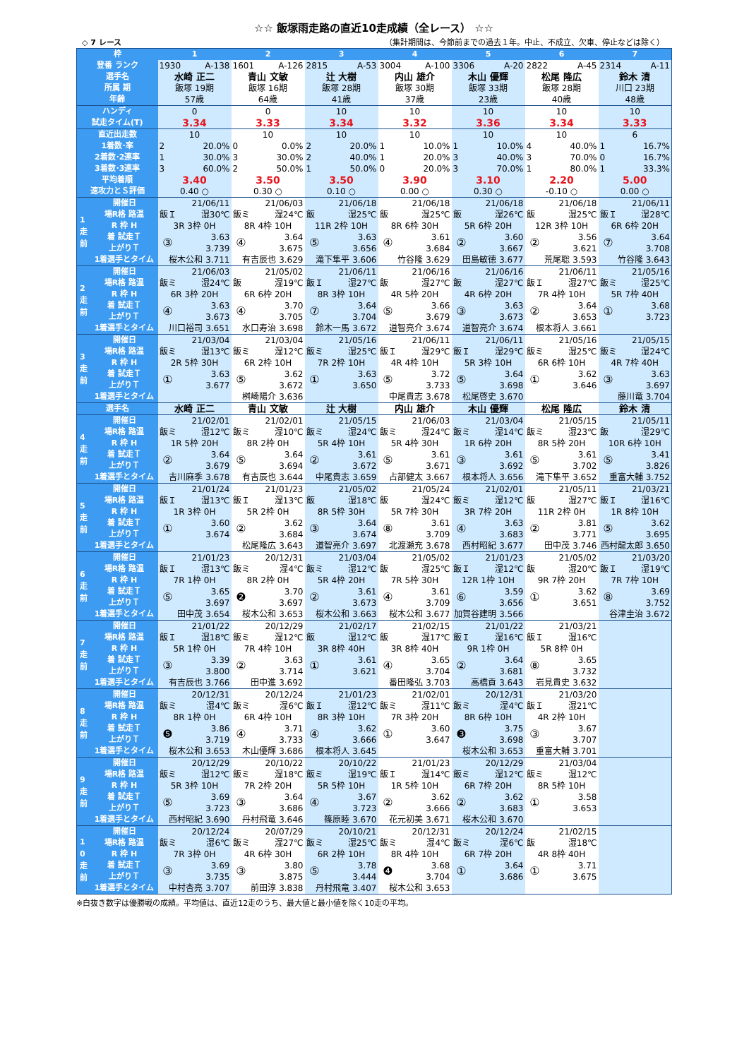☆☆ 飯塚雨走路の直近10走成績（全レース） ☆☆
◇ 7 レース （集計期間は、今節前までの過去１年。中止、不成立、欠車、停止などは除く）
| 枠 | | 1 | | 2 | | 3 | | 4 | | 5 | | 6 | | 7 | |
| --- | --- | --- | --- | --- | --- | --- | --- | --- | --- | --- | --- | --- | --- | --- | --- |
| 登番 ランク | | 1930 A-138 | | 1601 A-126 | | 2815 A-53 | | 3004 A-100 | | 3306 A-20 | | 2822 A-45 | | 2314 A-11 | |
| 選手名 | | 水崎 正二 | | 青山 文敏 | | 辻 大樹 | | 内山 雄介 | | 木山 優輝 | | 松尾 隆広 | | 鈴木 清 | |
| 所属 期 | | 飯塚 19期 | | 飯塚 16期 | | 飯塚 28期 | | 飯塚 30期 | | 飯塚 33期 | | 飯塚 28期 | | 川口 23期 | |
| 年齢 | | 57歳 | | 64歳 | | 41歳 | | 37歳 | | 23歳 | | 40歳 | | 48歳 | |
| ハンディ | | 0 | | 0 | | 10 | | 10 | | 10 | | 10 | | 10 | |
| 試走タイム(T) | | 3.34 | | 3.33 | | 3.34 | | 3.32 | | 3.36 | | 3.34 | | 3.33 | |
| 直近出走数 | | 10 | | 10 | | 10 | | 10 | | 10 | | 10 | | 6 | |
| 1着数･率 | | 2 20.0% | | 0 0.0% | | 2 20.0% | | 1 10.0% | | 1 10.0% | | 4 40.0% | | 1 16.7% | |
| 2着数･2連率 | | 1 30.0% | | 3 30.0% | | 2 40.0% | | 1 20.0% | | 3 40.0% | | 3 70.0% | | 0 16.7% | |
| 3着数･3連率 | | 3 60.0% | | 2 50.0% | | 1 50.0% | | 0 20.0% | | 3 70.0% | | 1 80.0% | | 1 33.3% | |
| 平均着順 | | 3.40 | | 3.50 | | 3.50 | | 3.90 | | 3.10 | | 2.20 | | 5.00 | |
| 速攻力とＳ評価 | | 0.40 ○ | | 0.30 ○ | | 0.10 ○ | | 0.00 ○ | | 0.30 ○ | | -0.10 ○ | | 0.00 ○ | |
| 1 走 前 | 開催日 | 21/06/11 | | 21/06/03 | | 21/06/18 | | 21/06/18 | | 21/06/18 | | 21/06/18 | | 21/06/11 | |
| | 場R格 路温 | 飯Ｉ 湿30℃ | | 飯ミ 湿24℃ | | 飯 湿25℃ | | 飯 湿25℃ | | 飯 湿26℃ | | 飯 湿25℃ | | 飯Ｉ 湿28℃ | |
| | R 枠 H | 3R 3枠 0H | | 8R 4枠 10H | | 11R 2枠 10H | | 8R 6枠 30H | | 5R 6枠 20H | | 12R 3枠 10H | | 6R 6枠 20H | |
| | 着 試走Ｔ | ③ | 3.63 | ④ | 3.64 | ⑤ | 3.63 | ④ | 3.61 | ② | 3.60 | ② | 3.56 | ⑦ | 3.64 |
| | 上がりＴ | | 3.739 | | 3.675 | | 3.656 | | 3.684 | | 3.667 | | 3.621 | | 3.708 |
| | 1着選手とタイム | 桜木公和 3.711 | | 有吉辰也 3.629 | | 滝下隼平 3.606 | | 竹谷隆 3.629 | | 田島敏徳 3.677 | | 荒尾聡 3.593 | | 竹谷隆 3.643 | |
| 2 走 前 | 開催日 | 21/06/03 | | 21/05/02 | | 21/06/11 | | 21/06/16 | | 21/06/16 | | 21/06/11 | | 21/05/16 | |
| | 場R格 路温 | 飯ミ 湿24℃ | | 飯 湿19℃ | | 飯Ｉ 湿27℃ | | 飯 湿27℃ | | 飯 湿27℃ | | 飯Ｉ 湿27℃ | | 飯ミ 湿25℃ | |
| | R 枠 H | 6R 3枠 20H | | 6R 6枠 20H | | 8R 3枠 10H | | 4R 5枠 20H | | 4R 6枠 20H | | 7R 4枠 10H | | 5R 7枠 40H | |
| | 着 試走Ｔ | ④ | 3.63 | ④ | 3.70 | ⑦ | 3.64 | ⑤ | 3.66 | ③ | 3.63 | ② | 3.64 | ① | 3.68 |
| | 上がりＴ | | 3.673 | | 3.705 | | 3.704 | | 3.679 | | 3.673 | | 3.653 | | 3.723 |
| | 1着選手とタイム | 川口裕司 3.651 | | 水口寿治 3.698 | | 鈴木一馬 3.672 | | 道智亮介 3.674 | | 道智亮介 3.674 | | 根本将人 3.661 | | | |
| 3 走 前 | 開催日 | 21/03/04 | | 21/03/04 | | 21/05/16 | | 21/06/11 | | 21/06/11 | | 21/05/16 | | 21/05/15 | |
| | 場R格 路温 | 飯ミ 湿13℃ | | 飯ミ 湿12℃ | | 飯ミ 湿25℃ | | 飯Ｉ 湿29℃ | | 飯Ｉ 湿29℃ | | 飯ミ 湿25℃ | | 飯ミ 湿24℃ | |
| | R 枠 H | 2R 5枠 30H | | 6R 2枠 10H | | 7R 2枠 10H | | 4R 4枠 10H | | 5R 3枠 10H | | 6R 6枠 10H | | 4R 7枠 40H | |
| | 着 試走Ｔ | ① | 3.63 | ⑤ | 3.62 | ① | 3.63 | ⑤ | 3.72 | ⑤ | 3.64 | ① | 3.62 | ③ | 3.63 |
| | 上がりＴ | | 3.677 | | 3.672 | | 3.650 | | 3.733 | | 3.698 | | 3.646 | | 3.697 |
| | 1着選手とタイム | | | 桝崎陽介 3.636 | | | | 中尾貴志 3.678 | | 松尾啓史 3.670 | | | | 藤川竜 3.704 | |
| 選手名 | | 水崎 正二 | | 青山 文敏 | | 辻 大樹 | | 内山 雄介 | | 木山 優輝 | | 松尾 隆広 | | 鈴木 清 | |
| 4 走 前 | 開催日 | 21/02/01 | | 21/02/01 | | 21/05/15 | | 21/06/03 | | 21/03/04 | | 21/05/15 | | 21/05/11 | |
| | 場R格 路温 | 飯ミ 湿12℃ | | 飯ミ 湿10℃ | | 飯ミ 湿24℃ | | 飯ミ 湿24℃ | | 飯ミ 湿14℃ | | 飯ミ 湿23℃ | | 飯 湿29℃ | |
| | R 枠 H | 1R 5枠 20H | | 8R 2枠 0H | | 5R 4枠 10H | | 5R 4枠 30H | | 1R 6枠 20H | | 8R 5枠 20H | | 10R 6枠 10H | |
| | 着 試走Ｔ | ② | 3.64 | ⑤ | 3.64 | ② | 3.61 | ⑤ | 3.61 | ③ | 3.61 | ⑤ | 3.61 | ⑤ | 3.41 |
| | 上がりＴ | | 3.679 | | 3.694 | | 3.672 | | 3.671 | | 3.692 | | 3.702 | | 3.826 |
| | 1着選手とタイム | 吉川麻季 3.678 | | 有吉辰也 3.644 | | 中尾貴志 3.659 | | 占部健太 3.667 | | 根本将人 3.656 | | 滝下隼平 3.652 | | 重富大輔 3.752 | |
| 5 走 前 | 開催日 | 21/01/24 | | 21/01/23 | | 21/05/02 | | 21/05/24 | | 21/02/01 | | 21/05/11 | | 21/03/21 | |
| | 場R格 路温 | 飯Ｉ 湿13℃ | | 飯Ｉ 湿13℃ | | 飯 湿18℃ | | 飯 湿24℃ | | 飯ミ 湿12℃ | | 飯 湿27℃ | | 飯Ｉ 湿16℃ | |
| | R 枠 H | 1R 3枠 0H | | 5R 2枠 0H | | 8R 5枠 30H | | 5R 7枠 30H | | 3R 7枠 20H | | 11R 2枠 0H | | 1R 8枠 10H | |
| | 着 試走Ｔ | ① | 3.60 | ② | 3.62 | ③ | 3.64 | ⑧ | 3.61 | ④ | 3.63 | ② | 3.81 | ⑤ | 3.62 |
| | 上がりＴ | | 3.674 | | 3.684 | | 3.674 | | 3.709 | | 3.683 | | 3.771 | | 3.695 |
| | 1着選手とタイム | | | 松尾隆広 3.643 | | 道智亮介 3.697 | | 北渡瀬充 3.678 | | 西村昭紀 3.677 | | 田中茂 3.746 | | 西村龍太郎 3.650 | |
| 6 走 前 | 開催日 | 21/01/23 | | 20/12/31 | | 21/03/04 | | 21/05/02 | | 21/01/23 | | 21/05/02 | | 21/03/20 | |
| | 場R格 路温 | 飯Ｉ 湿13℃ | | 飯ミ 湿4℃ | | 飯ミ 湿12℃ | | 飯 湿25℃ | | 飯Ｉ 湿12℃ | | 飯 湿20℃ | | 飯Ｉ 湿19℃ | |
| | R 枠 H | 7R 1枠 0H | | 8R 2枠 0H | | 5R 4枠 20H | | 7R 5枠 30H | | 12R 1枠 10H | | 9R 7枠 20H | | 7R 7枠 10H | |
| | 着 試走Ｔ | ⑤ | 3.65 | ❷ | 3.70 | ② | 3.61 | ④ | 3.61 | ⑥ | 3.59 | ① | 3.62 | ⑧ | 3.69 |
| | 上がりＴ | | 3.697 | | 3.697 | | 3.673 | | 3.709 | | 3.656 | | 3.651 | | 3.752 |
| | 1着選手とタイム | 田中茂 3.654 | | 桜木公和 3.653 | | 桜木公和 3.663 | | 桜木公和 3.677 | | 加賀谷建明 3.566 | | | | 谷津圭治 3.672 | |
| 7 走 前 | 開催日 | 21/01/22 | | 20/12/29 | | 21/02/17 | | 21/02/15 | | 21/01/22 | | 21/03/21 | | | |
| | 場R格 路温 | 飯Ｉ 湿18℃ | | 飯ミ 湿12℃ | | 飯 湿12℃ | | 飯 湿17℃ | | 飯Ｉ 湿16℃ | | 飯Ｉ 湿16℃ | | | |
| | R 枠 H | 5R 1枠 0H | | 7R 4枠 10H | | 3R 8枠 40H | | 3R 8枠 40H | | 9R 1枠 0H | | 5R 8枠 0H | | | |
| | 着 試走Ｔ | ③ | 3.39 | ② | 3.63 | ① | 3.61 | ④ | 3.65 | ② | 3.64 | ⑧ | 3.65 | | |
| | 上がりＴ | | 3.800 | | 3.714 | | 3.621 | | 3.704 | | 3.681 | | 3.732 | | |
| | 1着選手とタイム | 有吉辰也 3.766 | | 田中進 3.692 | | | | 番田隆弘 3.703 | | 高橋貢 3.643 | | 岩見貴史 3.632 | | | |
| 8 走 前 | 開催日 | 20/12/31 | | 20/12/24 | | 21/01/23 | | 21/02/01 | | 20/12/31 | | 21/03/20 | | | |
| | 場R格 路温 | 飯ミ 湿4℃ | | 飯ミ 湿6℃ | | 飯Ｉ 湿12℃ | | 飯ミ 湿11℃ | | 飯ミ 湿4℃ | | 飯Ｉ 湿21℃ | | | |
| | R 枠 H | 8R 1枠 0H | | 6R 4枠 10H | | 8R 3枠 10H | | 7R 3枠 20H | | 8R 6枠 10H | | 4R 2枠 10H | | | |
| | 着 試走Ｔ | ❺ | 3.86 | ④ | 3.71 | ④ | 3.62 | ① | 3.60 | ❸ | 3.75 | ③ | 3.67 | | |
| | 上がりＴ | | 3.719 | | 3.733 | | 3.666 | | 3.647 | | 3.698 | | 3.707 | | |
| | 1着選手とタイム | 桜木公和 3.653 | | 木山優輝 3.686 | | 根本将人 3.645 | | | | 桜木公和 3.653 | | 重富大輔 3.701 | | | |
| 9 走 前 | 開催日 | 20/12/29 | | 20/10/22 | | 20/10/22 | | 21/01/23 | | 20/12/29 | | 21/03/04 | | | |
| | 場R格 路温 | 飯ミ 湿12℃ | | 飯ミ 湿18℃ | | 飯ミ 湿19℃ | | 飯Ｉ 湿14℃ | | 飯ミ 湿12℃ | | 飯ミ 湿12℃ | | | |
| | R 枠 H | 5R 3枠 10H | | 7R 2枠 20H | | 5R 5枠 10H | | 1R 5枠 10H | | 6R 7枠 20H | | 8R 5枠 10H | | | |
| | 着 試走Ｔ | ⑤ | 3.69 | ③ | 3.64 | ④ | 3.67 | ② | 3.62 | ② | 3.62 | ① | 3.58 | | |
| | 上がりＴ | | 3.723 | | 3.686 | | 3.723 | | 3.666 | | 3.683 | | 3.653 | | |
| | 1着選手とタイム | 西村昭紀 3.690 | | 丹村飛竜 3.646 | | 篠原睦 3.670 | | 花元初美 3.671 | | 桜木公和 3.670 | | | | | |
| 1 0 走 前 | 開催日 | 20/12/24 | | 20/07/29 | | 20/10/21 | | 20/12/31 | | 20/12/24 | | 21/02/15 | | | |
| | 場R格 路温 | 飯ミ 湿6℃ | | 飯ミ 湿27℃ | | 飯ミ 湿25℃ | | 飯ミ 湿4℃ | | 飯ミ 湿6℃ | | 飯 湿18℃ | | | |
| | R 枠 H | 7R 3枠 0H | | 4R 6枠 30H | | 6R 2枠 10H | | 8R 4枠 10H | | 6R 7枠 20H | | 4R 8枠 40H | | | |
| | 着 試走Ｔ | ③ | 3.69 | ③ | 3.80 | ⑤ | 3.78 | ❹ | 3.68 | ① | 3.64 | ① | 3.71 | | |
| | 上がりＴ | | 3.735 | | 3.875 | | 3.444 | | 3.704 | | 3.686 | | 3.675 | | |
| | 1着選手とタイム | 中村杏亮 3.707 | | 前田淳 3.838 | | 丹村飛竜 3.407 | | 桜木公和 3.653 | | | | | | | |
※白抜き数字は優勝戦の成績。平均値は、直近12走のうち、最大値と最小値を除く10走の平均。